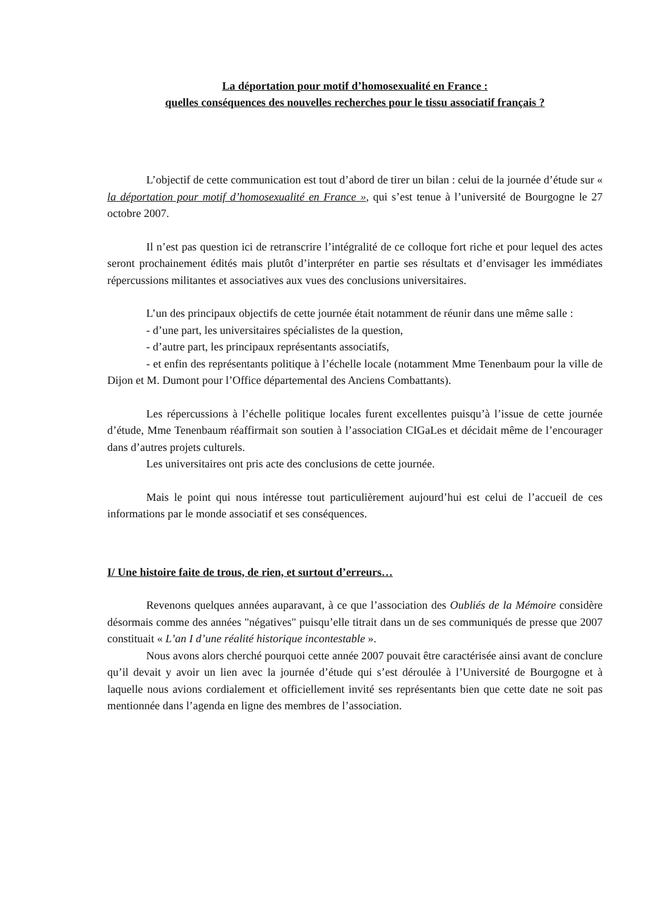La déportation pour motif d’homosexualité en France :
quelles conséquences des nouvelles recherches pour le tissu associatif français ?
L’objectif de cette communication est tout d’abord de tirer un bilan : celui de la journée d’étude sur « la déportation pour motif d’homosexualité en France », qui s’est tenue à l’université de Bourgogne le 27 octobre 2007.
Il n’est pas question ici de retranscrire l’intégralité de ce colloque fort riche et pour lequel des actes seront prochainement édités mais plutôt d’interpréter en partie ses résultats et d’envisager les immédiates répercussions militantes et associatives aux vues des conclusions universitaires.
L’un des principaux objectifs de cette journée était notamment de réunir dans une même salle :
- d’une part, les universitaires spécialistes de la question,
- d’autre part, les principaux représentants associatifs,
- et enfin des représentants politique à l’échelle locale (notamment Mme Tenenbaum pour la ville de Dijon et M. Dumont pour l’Office départemental des Anciens Combattants).
Les répercussions à l’échelle politique locales furent excellentes puisqu’à l’issue de cette journée d’étude, Mme Tenenbaum réaffirmait son soutien à l’association CIGaLes et décidait même de l’encourager dans d’autres projets culturels.
Les universitaires ont pris acte des conclusions de cette journée.
Mais le point qui nous intéresse tout particulièrement aujourd’hui est celui de l’accueil de ces informations par le monde associatif et ses conséquences.
I/ Une histoire faite de trous, de rien, et surtout d’erreurs…
Revenons quelques années auparavant, à ce que l’association des Oubliés de la Mémoire considère désormais comme des années "négatives" puisqu’elle titrait dans un de ses communiqués de presse que 2007 constituait « L’an I d’une réalité historique incontestable ».
Nous avons alors cherché pourquoi cette année 2007 pouvait être caractérisée ainsi avant de conclure qu’il devait y avoir un lien avec la journée d’étude qui s’est déroulée à l’Université de Bourgogne et à laquelle nous avions cordialement et officiellement invité ses représentants bien que cette date ne soit pas mentionnée dans l’agenda en ligne des membres de l’association.